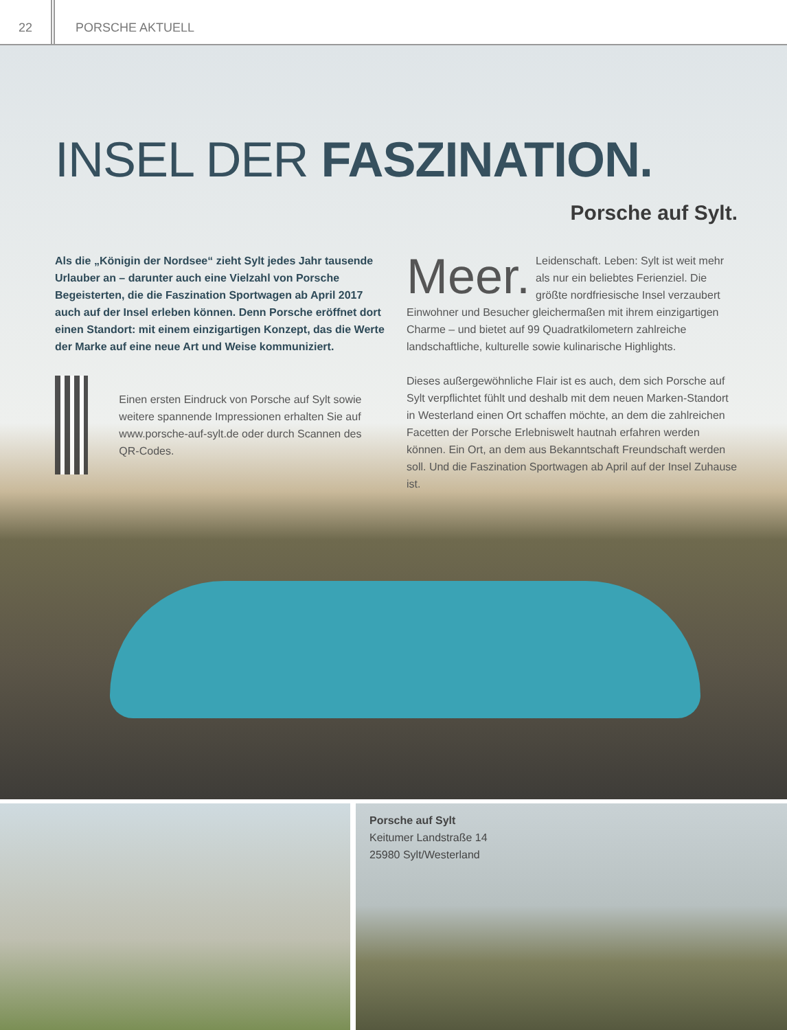22 PORSCHE AKTUELL
INSEL DER FASZINATION.
Porsche auf Sylt.
Als die „Königin der Nordsee“ zieht Sylt jedes Jahr tausende Urlauber an – darunter auch eine Vielzahl von Porsche Begeisterten, die die Faszination Sportwagen ab April 2017 auch auf der Insel erleben können. Denn Porsche eröffnet dort einen Standort: mit einem einzigartigen Konzept, das die Werte der Marke auf eine neue Art und Weise kommuniziert.
Einen ersten Eindruck von Porsche auf Sylt sowie weitere spannende Impressionen erhalten Sie auf www.porsche-auf-sylt.de oder durch Scannen des QR-Codes.
Meer. Leidenschaft. Leben: Sylt ist weit mehr als nur ein beliebtes Ferienziel. Die größte nordfriesische Insel verzaubert Einwohner und Besucher gleichermaßen mit ihrem einzigartigen Charme – und bietet auf 99 Quadratkilometern zahlreiche landschaftliche, kulturelle sowie kulinarische Highlights.
Dieses außergewöhnliche Flair ist es auch, dem sich Porsche auf Sylt verpflichtet fühlt und deshalb mit dem neuen Marken-Standort in Westerland einen Ort schaffen möchte, an dem die zahlreichen Facetten der Porsche Erlebniswelt hautnah erfahren werden können. Ein Ort, an dem aus Bekanntschaft Freundschaft werden soll. Und die Faszination Sportwagen ab April auf der Insel Zuhause ist.
Porsche auf Sylt
Keitumer Landstraße 14
25980 Sylt/Westerland